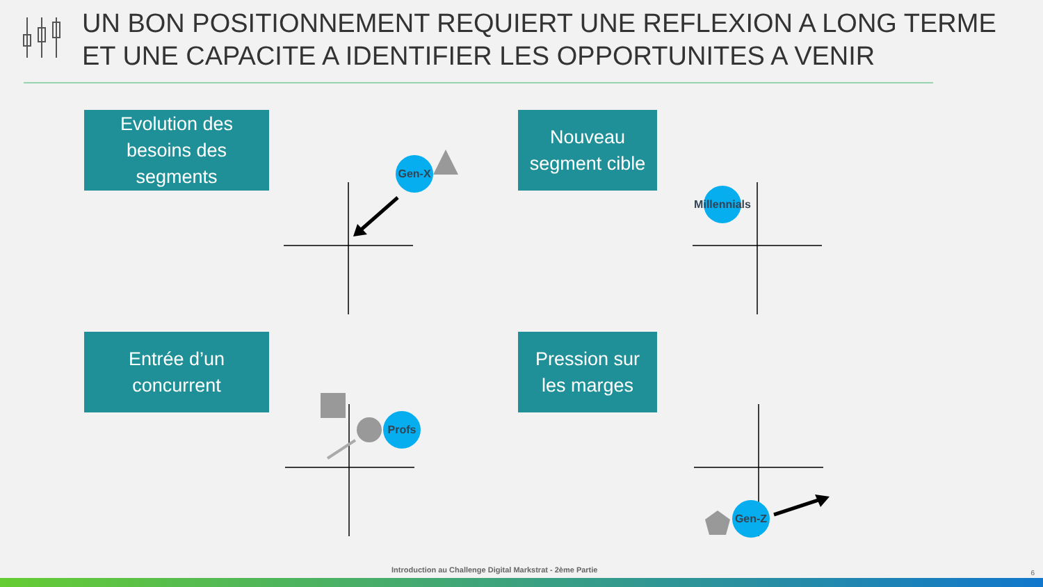UN BON POSITIONNEMENT REQUIERT UNE REFLEXION A LONG TERME
ET UNE CAPACITE A IDENTIFIER LES OPPORTUNITES A VENIR
Evolution des
besoins des
segments
Gen-X
Nouveau
segment cible
Millennials
Entrée d’un
concurrent
Profs
Pression sur
les marges
Gen-Z
Introduction au Challenge Digital Markstrat - 2ème Partie
6